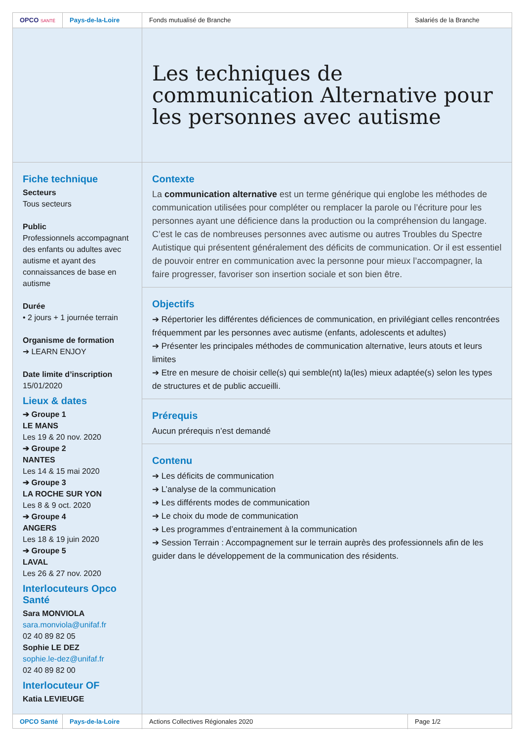OPCO SANTÉ
Pays-de-la-Loire Fonds mutualisé de Branche Salariés de la Branche
Fiche technique
Secteurs
Tous secteurs
Public
Professionnels accompagnant des enfants ou adultes avec autisme et ayant des connaissances de base en autisme
Durée
• 2 jours + 1 journée terrain
Organisme de formation
➔ LEARN ENJOY
Date limite d’inscription
15/01/2020
Lieux & dates
➔ Groupe 1
LE MANS
Les 19 & 20 nov. 2020
➔ Groupe 2
NANTES
Les 14 & 15 mai 2020
➔ Groupe 3
LA ROCHE SUR YON
Les 8 & 9 oct. 2020
➔ Groupe 4
ANGERS
Les 18 & 19 juin 2020
➔ Groupe 5
LAVAL
Les 26 & 27 nov. 2020
Interlocuteurs Opco Santé
Sara MONVIOLA
sara.monviola@unifaf.fr
02 40 89 82 05
Sophie LE DEZ
sophie.le-dez@unifaf.fr
02 40 89 82 00
Interlocuteur OF
Katia LEVIEUGE
Les techniques de communication Alternative pour les personnes avec autisme
Contexte
La communication alternative est un terme générique qui englobe les méthodes de communication utilisées pour compléter ou remplacer la parole ou l’écriture pour les personnes ayant une déficience dans la production ou la compréhension du langage. C’est le cas de nombreuses personnes avec autisme ou autres Troubles du Spectre Autistique qui présentent généralement des déficits de communication. Or il est essentiel de pouvoir entrer en communication avec la personne pour mieux l’accompagner, la faire progresser, favoriser son insertion sociale et son bien être.
Objectifs
➔ Répertorier les différentes déficiences de communication, en privilégiant celles rencontrées fréquemment par les personnes avec autisme (enfants, adolescents et adultes)
➔ Présenter les principales méthodes de communication alternative, leurs atouts et leurs limites
➔ Etre en mesure de choisir celle(s) qui semble(nt) la(les) mieux adaptée(s) selon les types de structures et de public accueilli.
Prérequis
Aucun prérequis n’est demandé
Contenu
➔ Les déficits de communication
➔ L’analyse de la communication
➔ Les différents modes de communication
➔ Le choix du mode de communication
➔ Les programmes d’entrainement à la communication
➔ Session Terrain : Accompagnement sur le terrain auprès des professionnels afin de les guider dans le développement de la communication des résidents.
OPCO Santé Pays-de-la-Loire Actions Collectives Régionales 2020 Page 1/2